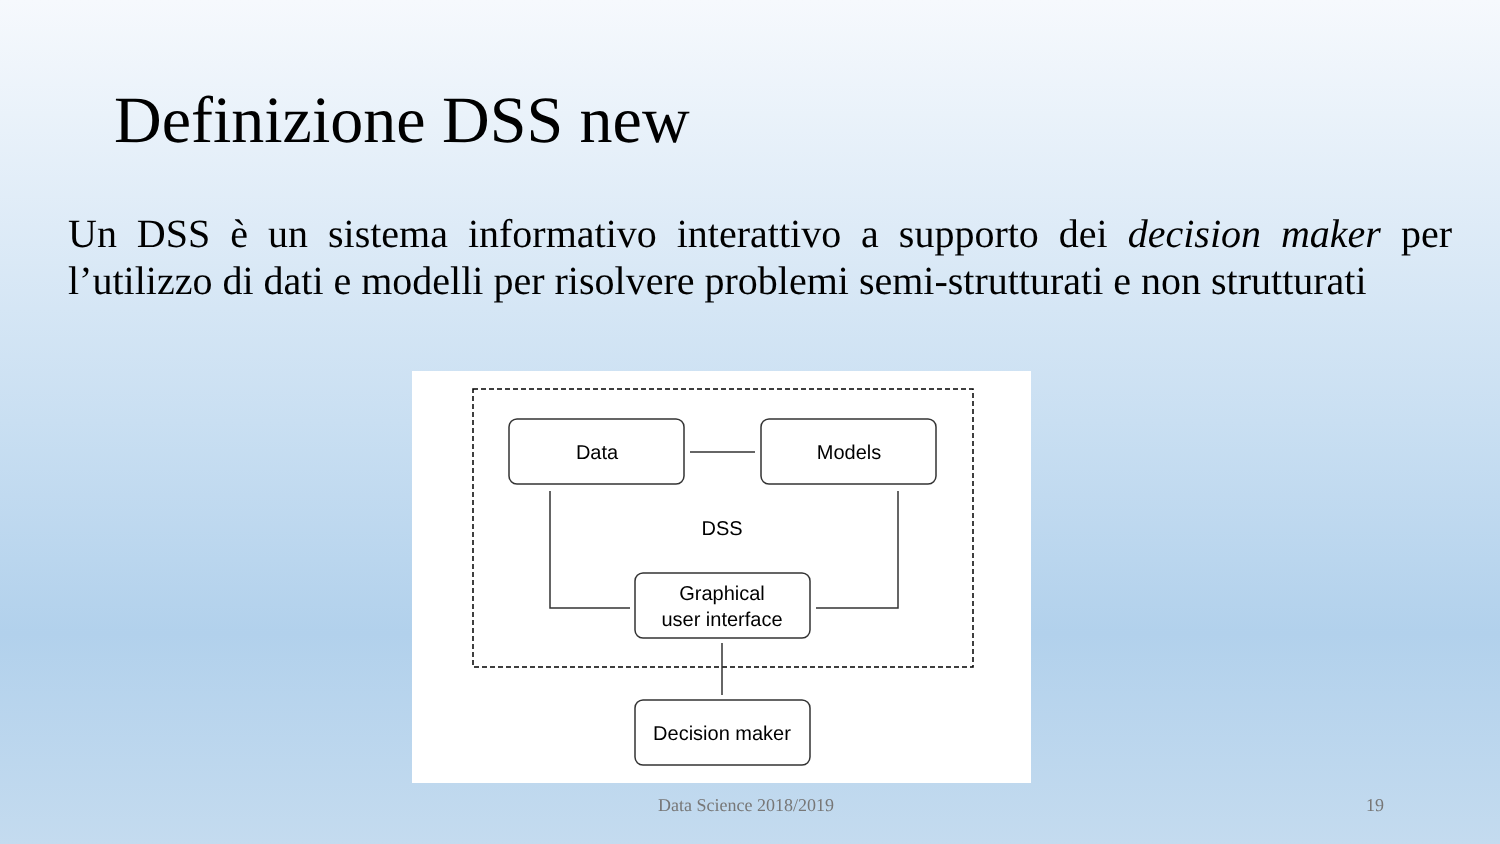Definizione DSS new
Un DSS è un sistema informativo interattivo a supporto dei decision maker per l’utilizzo di dati e modelli per risolvere problemi semi-strutturati e non strutturati
Data
Models
DSS
Graphical
user interface
Decision maker
Data Science 2018/2019 19